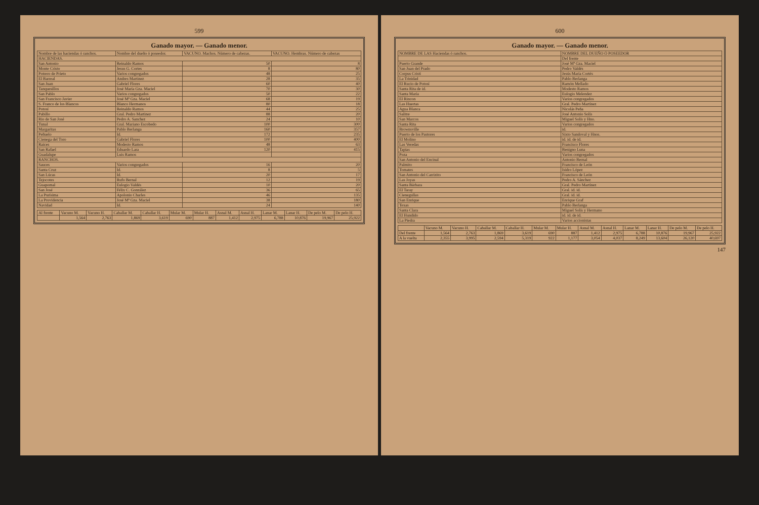599
Ganado mayor. — Ganado menor.
| Nombre de las haciendas ó ranchos. | Nombre del dueño ó poseedor. | VACUNO. Machos. Número de cabezas. | VACUNO. Hembras. Número de cabezas |
| --- | --- | --- | --- |
| HACIENDAS. | | | |
| San Antonio | Reinaldo Ramos | 50 | 8 |
| Monte Cristo | Jesus G. Cortes | 8 | 80 |
| Potrero de Prieto | Varios congregados | 48 | 25 |
| El Barreal | Andres Martinez | 28 | 35 |
| San Juan | Gabriel Flores | 60 | 40 |
| Tanquesillos | José María Gza. Maciel | 70 | 30 |
| San Pablo | Varios congregados | 50 | 22 |
| San Francisco Javier | José Mª Gza. Maciel | 68 | 19 |
| S. Franco de los Blancos | Blanco Hermanos | 80 | 18 |
| Potosí | Reinaldo Ramos | 44 | 25 |
| Pabillo | Gral. Pedro Martinez | 88 | 20 |
| Rio de San José | Pedro A. Sanchez | 24 | 10 |
| Tunal | Gral. Mariano Escobedo | 100 | 300 |
| Margaritas | Pablo Berlanga | 160 | 357 |
| Peñuelo | Id. | 172 | 235 |
| Cienega del Toro | Gabriel Flores | 100 | 400 |
| Raices | Modesto Ramos | 48 | 63 |
| San Rafael | Eduardo Lara | 120 | 415 |
| Guadalupe | Luis Ramos | | |
| RANCHOS. | | | |
| Sauces | Varios congregados | 16 | 20 |
| Santa Cruz | Id. | 8 | 5 |
| San Lúcas | Id. | 20 | 17 |
| Tejocotes | Rufo Bernal | 12 | 19 |
| Guapomal | Eulogio Valdés | 10 | 20 |
| San José | Félix C. González | 36 | 65 |
| La Purísima | Apolonio Charles | 46 | 135 |
| La Providencia | José Mª Gza. Maciel | 38 | 180 |
| Navidad | Id. | 24 | 140 |
| Al frente | Vacuno M. | Vacuno H. | Caballar M. | Caballar H. | Mular M. | Mular H. | Asnal M. | Asnal H. | Lanar M. | Lanar H. | De pelo M. | De pelo H. |
| --- | --- | --- | --- | --- | --- | --- | --- | --- | --- | --- | --- | --- |
| | 1,564 | 2,763 | 1,869 | 3,619 | 690 | 887 | 1,412 | 2,975 | 6,788 | 10,876 | 19,967 | 25,922 |
600
Ganado mayor. — Ganado menor.
| NOMBRE DE LAS Haciendas ó ranchos. | NOMBRE DEL DUEÑO Ó POSEEDOR |
| --- | --- |
| | Del frente |
| Puerto Grande | José Mª Gza. Maciel |
| San Juan del Prado | Pedro Valdés |
| Corpus Cristi | Jesús María Cortés |
| La Trinidad | Pablo Berlanga |
| El Rucio de Potosí | Ramón Mellado |
| Santa Rita de id. | Modesto Ramos |
| Santa María | Eulogio Melendez |
| El Rincon | Varios congregados |
| Las Huertas | Gral. Pedro Martínez |
| Agua Blanca | Nicolás Peña |
| Salitre | José Antonio Solís |
| San Marcos | Miguel Solís y Hno. |
| Santa Rita | Varios congregados |
| Brownsville | id. |
| Puerto de los Pastores | Sixto Sandoval y Hnos. |
| El Molino | id. id. de id. |
| Las Veredas | Francisco Flores |
| Tapias | Benigno Luna |
| Poza | Varios congregados |
| San Antonio del Encinal | Antonio Bernal |
| Palmito | Francisco de León |
| Tomates | Isidro López |
| San Antonio del Carrizito | Francisco de León |
| Las Joyas | Pedro A. Sánchez |
| Santa Bárbara | Gral. Pedro Martínez |
| El Taray | Gral. id. id. |
| Cienegullas | Gral. id. id. |
| San Enrique | Enrique Graf |
| Texas | Pablo Berlanga |
| Santa Clara | Miguel Solís y Hermano |
| El Hundido | id. id. de id. |
| La Piedra | Varios accionistas |
| | Vacuno M. | Vacuno H. | Caballar M. | Caballar H. | Mular M. | Mular H. | Asnal M. | Asnal H. | Lanar M. | Lanar H. | De pelo M. | De pelo H. |
| --- | --- | --- | --- | --- | --- | --- | --- | --- | --- | --- | --- | --- |
| Del frente | 1,564 | 2,763 | 1,869 | 3,619 | 690 | 887 | 1,412 | 2,975 | 6,788 | 10,876 | 19,967 | 25,922 |
| A la vuelta | 2,355 | 3,995 | 2,594 | 5,319 | 922 | 1,177 | 3,054 | 4,037 | 8,249 | 13,604 | 26,120 | 40,697 |
147